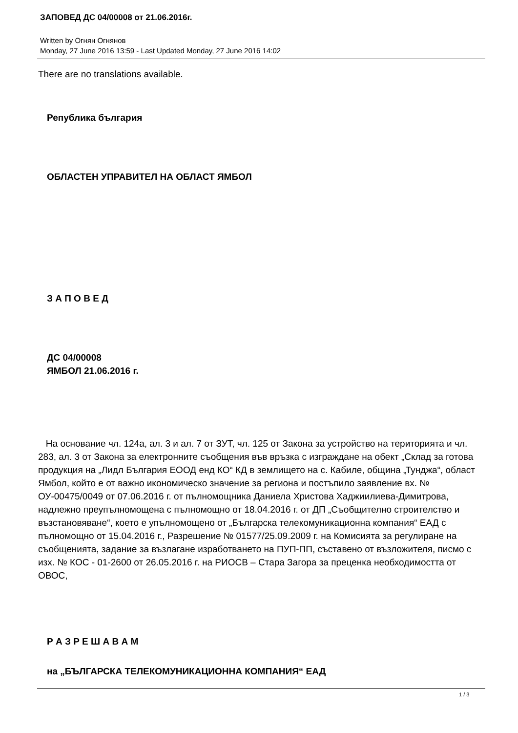ЗАПОВЕД ДС 04/00008 от 21.06.2016г.
Written by Огнян Огнянов
Monday, 27 June 2016 13:59 - Last Updated Monday, 27 June 2016 14:02
There are no translations available.
Република българия
ОБЛАСТЕН УПРАВИТЕЛ НА ОБЛАСТ ЯМБОЛ
З А П О В Е Д
ДС 04/00008
ЯМБОЛ 21.06.2016 г.
На основание чл. 124а, ал. 3 и ал. 7 от ЗУТ, чл. 125 от Закона за устройство на територията и чл. 283, ал. 3 от Закона за електронните съобщения във връзка с изграждане на обект „Склад за готова продукция на „Лидл България ЕООД енд КО“ КД в землището на с. Кабиле, община „Тунджа“, област Ямбол, който е от важно икономическо значение за региона и постъпило заявление вх. № ОУ-00475/0049 от 07.06.2016 г. от пълномощника Даниела Христова Хаджиилиева-Димитрова, надлежно преупълномощена с пълномощно от 18.04.2016 г. от ДП „Съобщително строителство и възстановяване“, което е упълномощено от „Българска телекомуникационна компания“ ЕАД с пълномощно от 15.04.2016 г., Разрешение № 01577/25.09.2009 г. на Комисията за регулиране на съобщенията, задание за възлагане изработването на ПУП-ПП, съставено от възложителя, писмо с изх. № КОС - 01-2600 от 26.05.2016 г. на РИОСВ – Стара Загора за преценка необходимостта от ОВОС,
Р А З Р Е Ш А В А М
на „БЪЛГАРСКА ТЕЛЕКОМУНИКАЦИОННА КОМПАНИЯ“ ЕАД
1 / 3